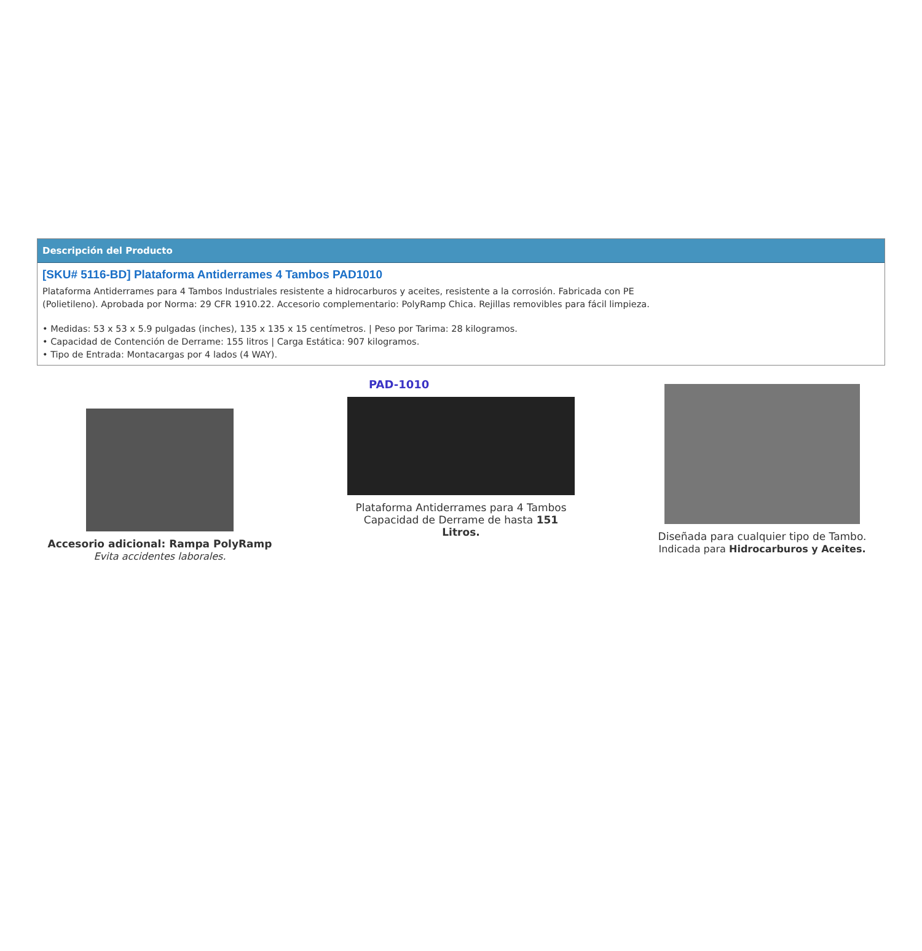Descripción del Producto
[SKU# 5116-BD] Plataforma Antiderrames 4 Tambos PAD1010
Plataforma Antiderrames para 4 Tambos Industriales resistente a hidrocarburos y aceites, resistente a la corrosión. Fabricada con PE (Polietileno). Aprobada por Norma: 29 CFR 1910.22. Accesorio complementario: PolyRamp Chica. Rejillas removibles para fácil limpieza.
• Medidas: 53 x 53 x 5.9 pulgadas (inches), 135 x 135 x 15 centímetros. | Peso por Tarima: 28 kilogramos.
• Capacidad de Contención de Derrame: 155 litros | Carga Estática: 907 kilogramos.
• Tipo de Entrada: Montacargas por 4 lados (4 WAY).
Accesorio adicional: Rampa PolyRamp
Evita accidentes laborales.
PAD-1010
Plataforma Antiderrames para 4 Tambos
Capacidad de Derrame de hasta 151 Litros.
Diseñada para cualquier tipo de Tambo.
Indicada para Hidrocarburos y Aceites.